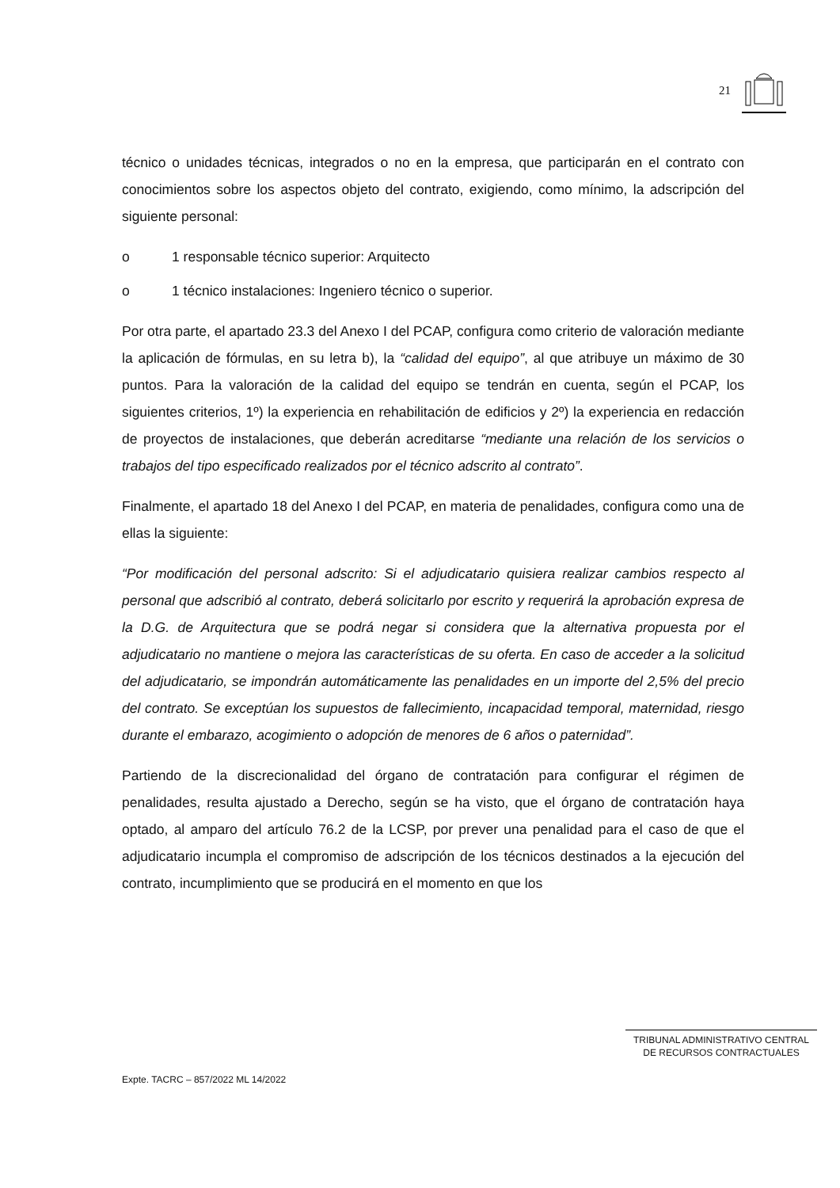21
técnico o unidades técnicas, integrados o no en la empresa, que participarán en el contrato con conocimientos sobre los aspectos objeto del contrato, exigiendo, como mínimo, la adscripción del siguiente personal:
o 1 responsable técnico superior: Arquitecto
o 1 técnico instalaciones: Ingeniero técnico o superior.
Por otra parte, el apartado 23.3 del Anexo I del PCAP, configura como criterio de valoración mediante la aplicación de fórmulas, en su letra b), la “calidad del equipo”, al que atribuye un máximo de 30 puntos. Para la valoración de la calidad del equipo se tendrán en cuenta, según el PCAP, los siguientes criterios, 1º) la experiencia en rehabilitación de edificios y 2º) la experiencia en redacción de proyectos de instalaciones, que deberán acreditarse “mediante una relación de los servicios o trabajos del tipo especificado realizados por el técnico adscrito al contrato”.
Finalmente, el apartado 18 del Anexo I del PCAP, en materia de penalidades, configura como una de ellas la siguiente:
“Por modificación del personal adscrito: Si el adjudicatario quisiera realizar cambios respecto al personal que adscribió al contrato, deberá solicitarlo por escrito y requerirá la aprobación expresa de la D.G. de Arquitectura que se podrá negar si considera que la alternativa propuesta por el adjudicatario no mantiene o mejora las características de su oferta. En caso de acceder a la solicitud del adjudicatario, se impondrán automáticamente las penalidades en un importe del 2,5% del precio del contrato. Se exceptúan los supuestos de fallecimiento, incapacidad temporal, maternidad, riesgo durante el embarazo, acogimiento o adopción de menores de 6 años o paternidad”.
Partiendo de la discrecionalidad del órgano de contratación para configurar el régimen de penalidades, resulta ajustado a Derecho, según se ha visto, que el órgano de contratación haya optado, al amparo del artículo 76.2 de la LCSP, por prever una penalidad para el caso de que el adjudicatario incumpla el compromiso de adscripción de los técnicos destinados a la ejecución del contrato, incumplimiento que se producirá en el momento en que los
TRIBUNAL ADMINISTRATIVO CENTRAL
DE RECURSOS CONTRACTUALES
Expte. TACRC – 857/2022 ML 14/2022